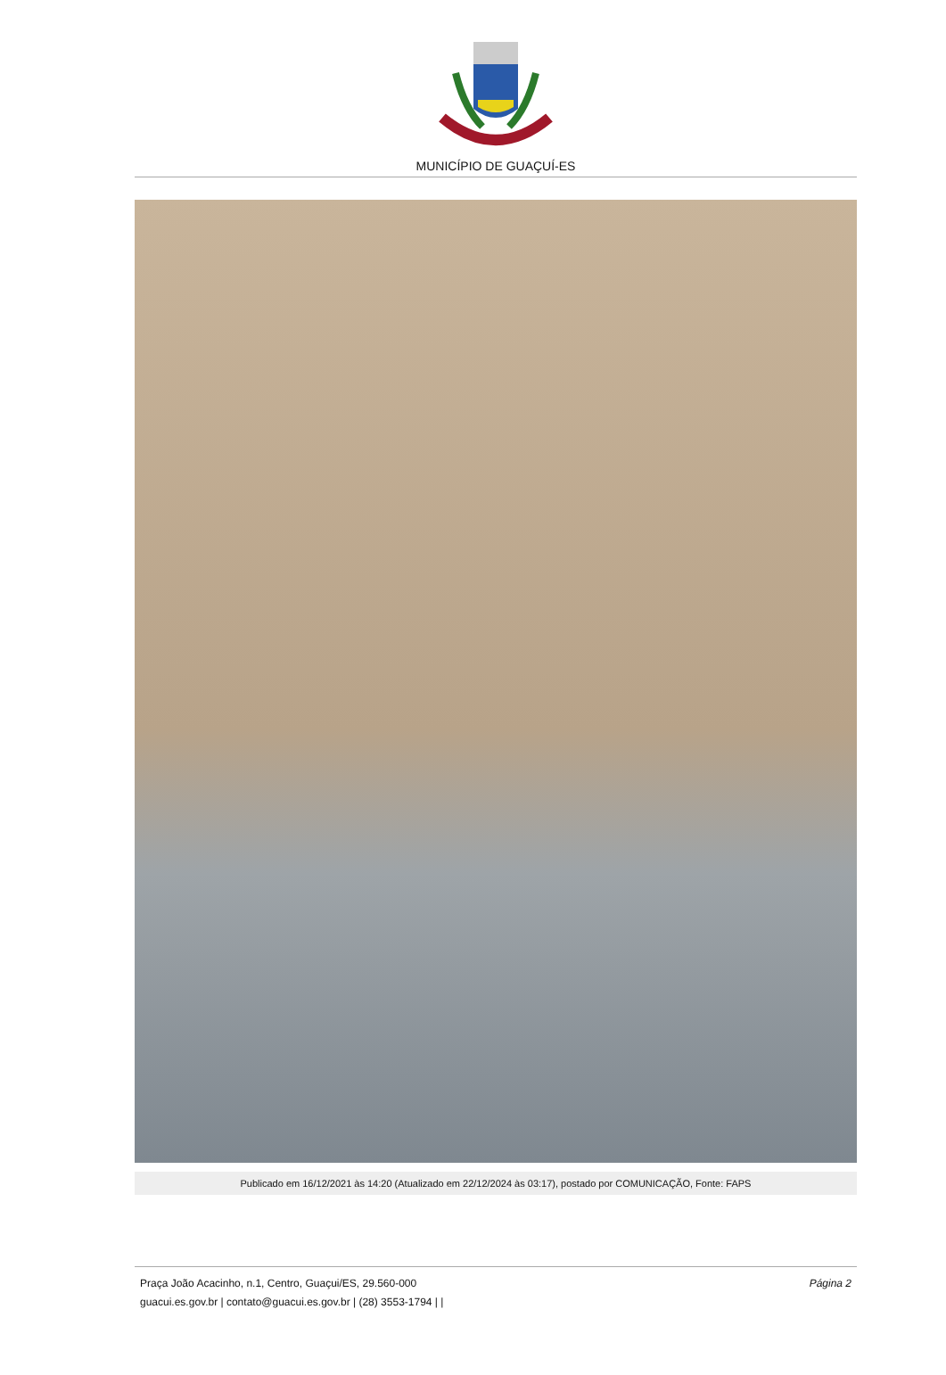MUNICÍPIO DE GUAÇUÍ-ES
Publicado em 16/12/2021 às 14:20 (Atualizado em 22/12/2024 às 03:17), postado por COMUNICAÇÃO, Fonte: FAPS
Praça João Acacinho, n.1, Centro, Guaçui/ES, 29.560-000
guacui.es.gov.br | contato@guacui.es.gov.br | (28) 3553-1794 | |
Página 2